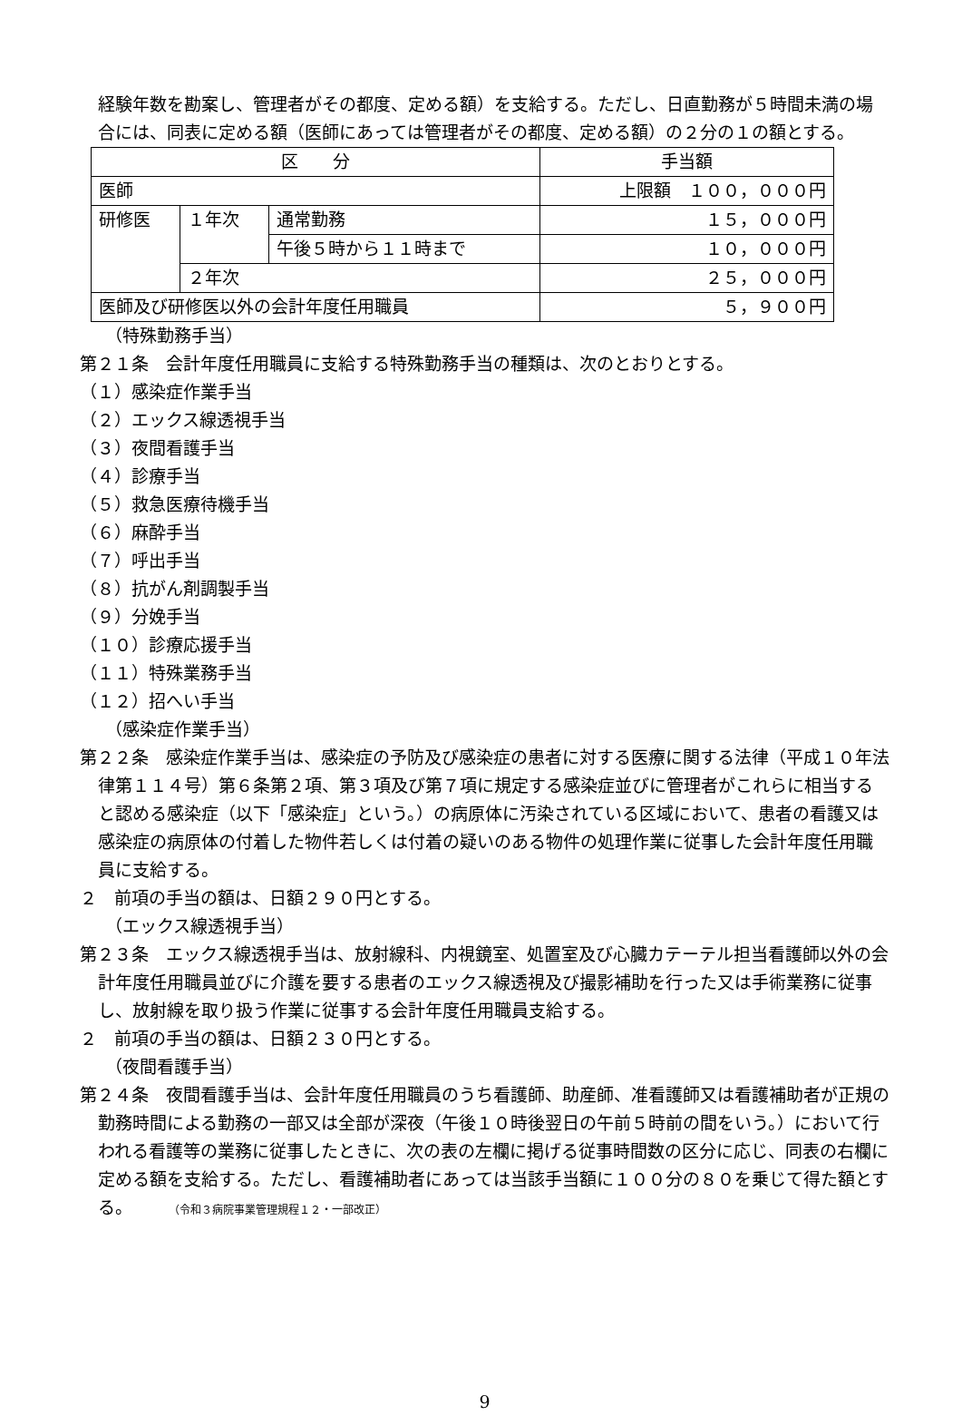経験年数を勘案し、管理者がその都度、定める額）を支給する。ただし、日直勤務が５時間未満の場合には、同表に定める額（医師にあっては管理者がその都度、定める額）の２分の１の額とする。
| 区 分 | | | 手当額 |
| --- | --- | --- | --- |
| 医師 | | | 上限額 １００，０００円 |
| 研修医 | １年次 | 通常勤務 | １５，０００円 |
| | | 午後５時から１１時まで | １０，０００円 |
| | ２年次 | | ２５，０００円 |
| 医師及び研修医以外の会計年度任用職員 | | | ５，９００円 |
（特殊勤務手当）
第２１条　会計年度任用職員に支給する特殊勤務手当の種類は、次のとおりとする。
（１）感染症作業手当
（２）エックス線透視手当
（３）夜間看護手当
（４）診療手当
（５）救急医療待機手当
（６）麻酔手当
（７）呼出手当
（８）抗がん剤調製手当
（９）分娩手当
（１０）診療応援手当
（１１）特殊業務手当
（１２）招へい手当
（感染症作業手当）
第２２条　感染症作業手当は、感染症の予防及び感染症の患者に対する医療に関する法律（平成１０年法律第１１４号）第６条第２項、第３項及び第７項に規定する感染症並びに管理者がこれらに相当すると認める感染症（以下「感染症」という。）の病原体に汚染されている区域において、患者の看護又は感染症の病原体の付着した物件若しくは付着の疑いのある物件の処理作業に従事した会計年度任用職員に支給する。
２　前項の手当の額は、日額２９０円とする。
（エックス線透視手当）
第２３条　エックス線透視手当は、放射線科、内視鏡室、処置室及び心臓カテーテル担当看護師以外の会計年度任用職員並びに介護を要する患者のエックス線透視及び撮影補助を行った又は手術業務に従事し、放射線を取り扱う作業に従事する会計年度任用職員支給する。
２　前項の手当の額は、日額２３０円とする。
（夜間看護手当）
第２４条　夜間看護手当は、会計年度任用職員のうち看護師、助産師、准看護師又は看護補助者が正規の勤務時間による勤務の一部又は全部が深夜（午後１０時後翌日の午前５時前の間をいう。）において行われる看護等の業務に従事したときに、次の表の左欄に掲げる従事時間数の区分に応じ、同表の右欄に定める額を支給する。ただし、看護補助者にあっては当該手当額に１００分の８０を乗じて得た額とする。 （令和３病院事業管理規程１２・一部改正）
9